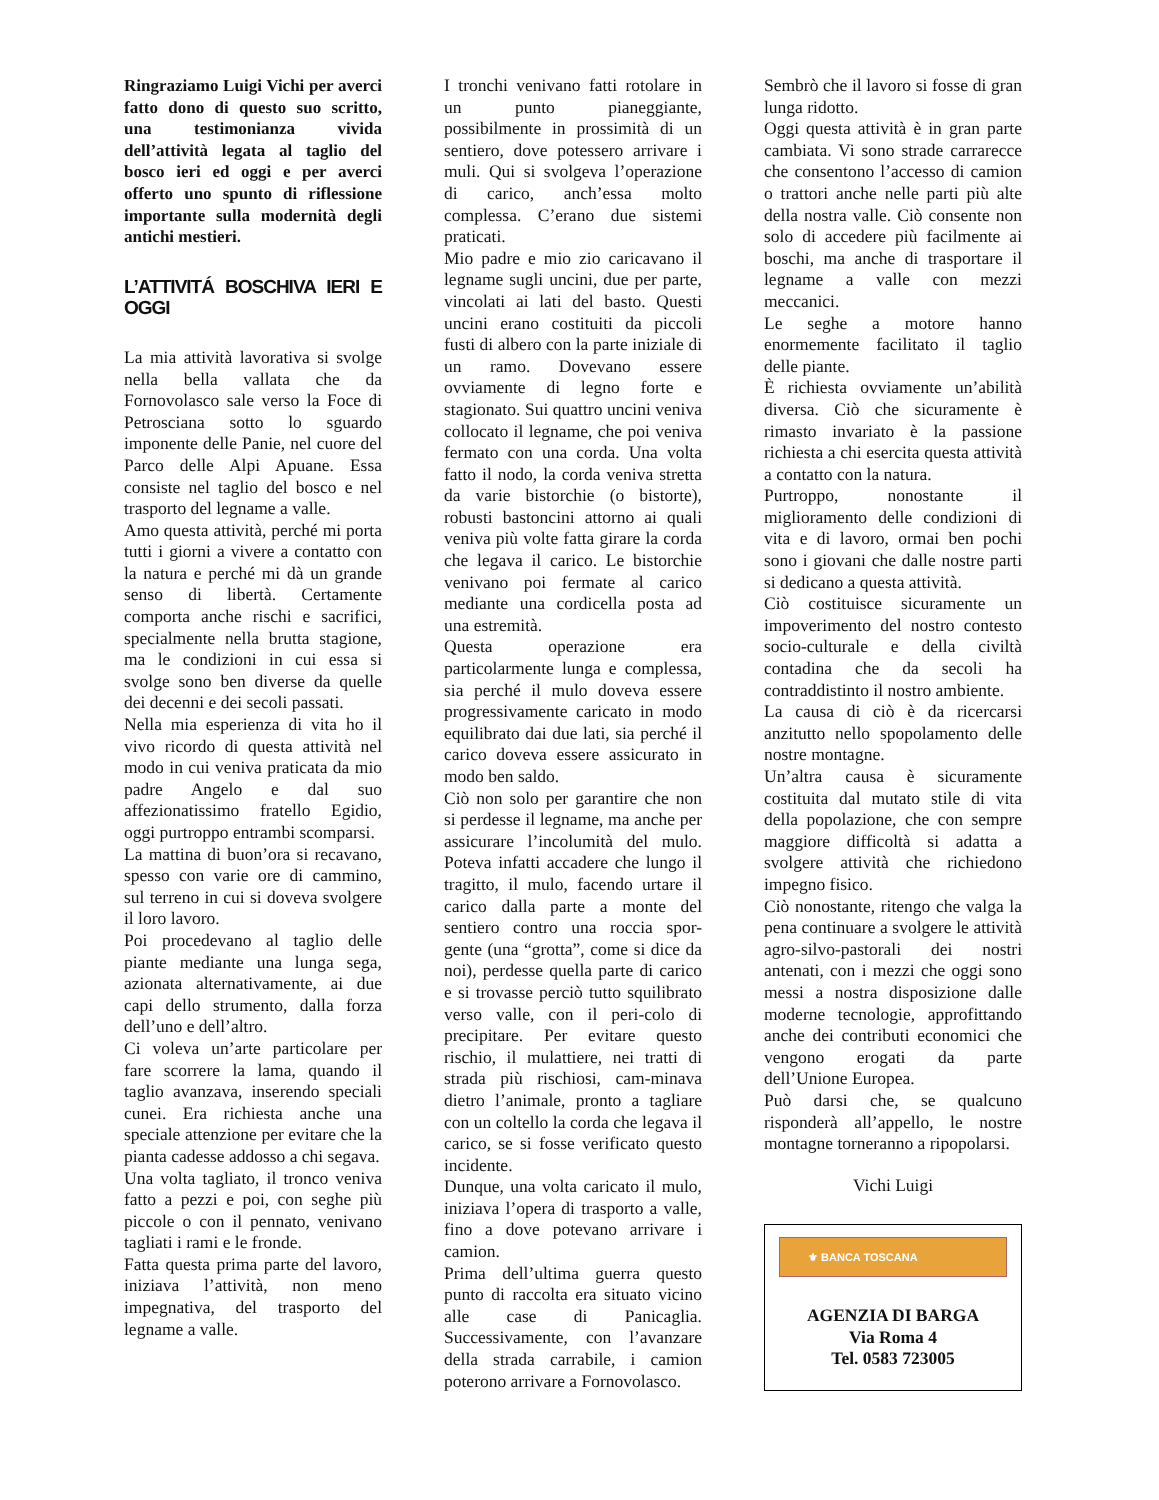Ringraziamo Luigi Vichi per averci fatto dono di questo suo scritto, una testimonianza vivida dell’attività legata al taglio del bosco ieri ed oggi e per averci offerto uno spunto di riflessione importante sulla modernità degli antichi mestieri.
L’ATTIVITÁ BOSCHIVA IERI E OGGI
La mia attività lavorativa si svolge nella bella vallata che da Fornovolasco sale verso la Foce di Petrosciana sotto lo sguardo imponente delle Panie, nel cuore del Parco delle Alpi Apuane. Essa consiste nel taglio del bosco e nel trasporto del legname a valle.
Amo questa attività, perché mi porta tutti i giorni a vivere a contatto con la natura e perché mi dà un grande senso di libertà. Certamente comporta anche rischi e sacrifici, specialmente nella brutta stagione, ma le condizioni in cui essa si svolge sono ben diverse da quelle dei decenni e dei secoli passati.
Nella mia esperienza di vita ho il vivo ricordo di questa attività nel modo in cui veniva praticata da mio padre Angelo e dal suo affezionatissimo fratello Egidio, oggi purtroppo entrambi scomparsi.
La mattina di buon’ora si recavano, spesso con varie ore di cammino, sul terreno in cui si doveva svolgere il loro lavoro.
Poi procedevano al taglio delle piante mediante una lunga sega, azionata alternativamente, ai due capi dello strumento, dalla forza dell’uno e dell’altro.
Ci voleva un’arte particolare per fare scorrere la lama, quando il taglio avanzava, inserendo speciali cunei. Era richiesta anche una speciale attenzione per evitare che la pianta cadesse addosso a chi segava.
Una volta tagliato, il tronco veniva fatto a pezzi e poi, con seghe più piccole o con il pennato, venivano tagliati i rami e le fronde.
Fatta questa prima parte del lavoro, iniziava l’attività, non meno impegnativa, del trasporto del legname a valle.
I tronchi venivano fatti rotolare in un punto pianeggiante, possibilmente in prossimità di un sentiero, dove potessero arrivare i muli. Qui si svolgeva l’operazione di carico, anch’essa molto complessa. C’erano due sistemi praticati.
Mio padre e mio zio caricavano il legname sugli uncini, due per parte, vincolati ai lati del basto. Questi uncini erano costituiti da piccoli fusti di albero con la parte iniziale di un ramo. Dovevano essere ovviamente di legno forte e stagionato. Sui quattro uncini veniva collocato il legname, che poi veniva fermato con una corda. Una volta fatto il nodo, la corda veniva stretta da varie bistorchie (o bistorte), robusti bastoncini attorno ai quali veniva più volte fatta girare la corda che legava il carico. Le bistorchie venivano poi fermate al carico mediante una cordicella posta ad una estremità.
Questa operazione era particolarmente lunga e complessa, sia perché il mulo doveva essere progressivamente caricato in modo equilibrato dai due lati, sia perché il carico doveva essere assicurato in modo ben saldo.
Ciò non solo per garantire che non si perdesse il legname, ma anche per assicurare l’incolumità del mulo. Poteva infatti accadere che lungo il tragitto, il mulo, facendo urtare il carico dalla parte a monte del sentiero contro una roccia spor-gente (una “grotta”, come si dice da noi), perdesse quella parte di carico e si trovasse perciò tutto squilibrato verso valle, con il peri-colo di precipitare. Per evitare questo rischio, il mulattiere, nei tratti di strada più rischiosi, cam-minava dietro l’animale, pronto a tagliare con un coltello la corda che legava il carico, se si fosse verificato questo incidente.
Dunque, una volta caricato il mulo, iniziava l’opera di trasporto a valle, fino a dove potevano arrivare i camion.
Prima dell’ultima guerra questo punto di raccolta era situato vicino alle case di Panicaglia. Successivamente, con l’avanzare della strada carrabile, i camion poterono arrivare a Fornovolasco.
Sembrò che il lavoro si fosse di gran lunga ridotto.
Oggi questa attività è in gran parte cambiata. Vi sono strade carrarecce che consentono l’accesso di camion o trattori anche nelle parti più alte della nostra valle. Ciò consente non solo di accedere più facilmente ai boschi, ma anche di trasportare il legname a valle con mezzi meccanici.
Le seghe a motore hanno enormemente facilitato il taglio delle piante.
È richiesta ovviamente un’abilità diversa. Ciò che sicuramente è rimasto invariato è la passione richiesta a chi esercita questa attività a contatto con la natura.
Purtroppo, nonostante il miglioramento delle condizioni di vita e di lavoro, ormai ben pochi sono i giovani che dalle nostre parti si dedicano a questa attività.
Ciò costituisce sicuramente un impoverimento del nostro contesto socio-culturale e della civiltà contadina che da secoli ha contraddistinto il nostro ambiente.
La causa di ciò è da ricercarsi anzitutto nello spopolamento delle nostre montagne.
Un’altra causa è sicuramente costituita dal mutato stile di vita della popolazione, che con sempre maggiore difficoltà si adatta a svolgere attività che richiedono impegno fisico.
Ciò nonostante, ritengo che valga la pena continuare a svolgere le attività agro-silvo-pastorali dei nostri antenati, con i mezzi che oggi sono messi a nostra disposizione dalle moderne tecnologie, approfittando anche dei contributi economici che vengono erogati da parte dell’Unione Europea.
Può darsi che, se qualcuno risponderà all’appello, le nostre montagne torneranno a ripopolarsi.
Vichi Luigi
⚜ BANCA TOSCANA
AGENZIA DI BARGA
Via Roma 4
Tel. 0583 723005